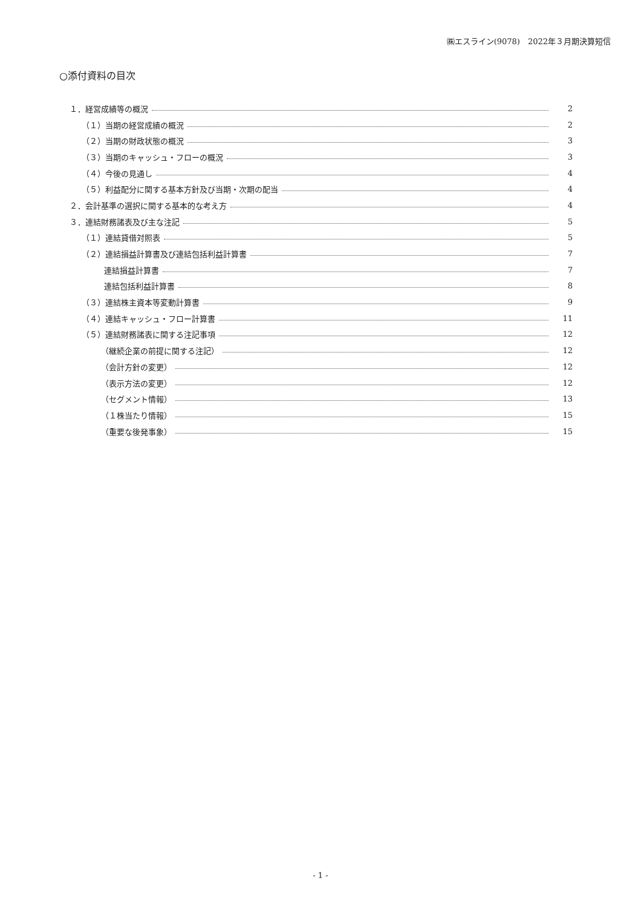㈱エスライン(9078)　2022年３月期決算短信
○添付資料の目次
１．経営成績等の概況 2
（１）当期の経営成績の概況 2
（２）当期の財政状態の概況 3
（３）当期のキャッシュ・フローの概況 3
（４）今後の見通し 4
（５）利益配分に関する基本方針及び当期・次期の配当 4
２．会計基準の選択に関する基本的な考え方 4
３．連結財務諸表及び主な注記 5
（１）連結貸借対照表 5
（２）連結損益計算書及び連結包括利益計算書 7
連結損益計算書 7
連結包括利益計算書 8
（３）連結株主資本等変動計算書 9
（４）連結キャッシュ・フロー計算書 11
（５）連結財務諸表に関する注記事項 12
（継続企業の前提に関する注記） 12
（会計方針の変更） 12
（表示方法の変更） 12
（セグメント情報） 13
（１株当たり情報） 15
（重要な後発事象） 15
- 1 -